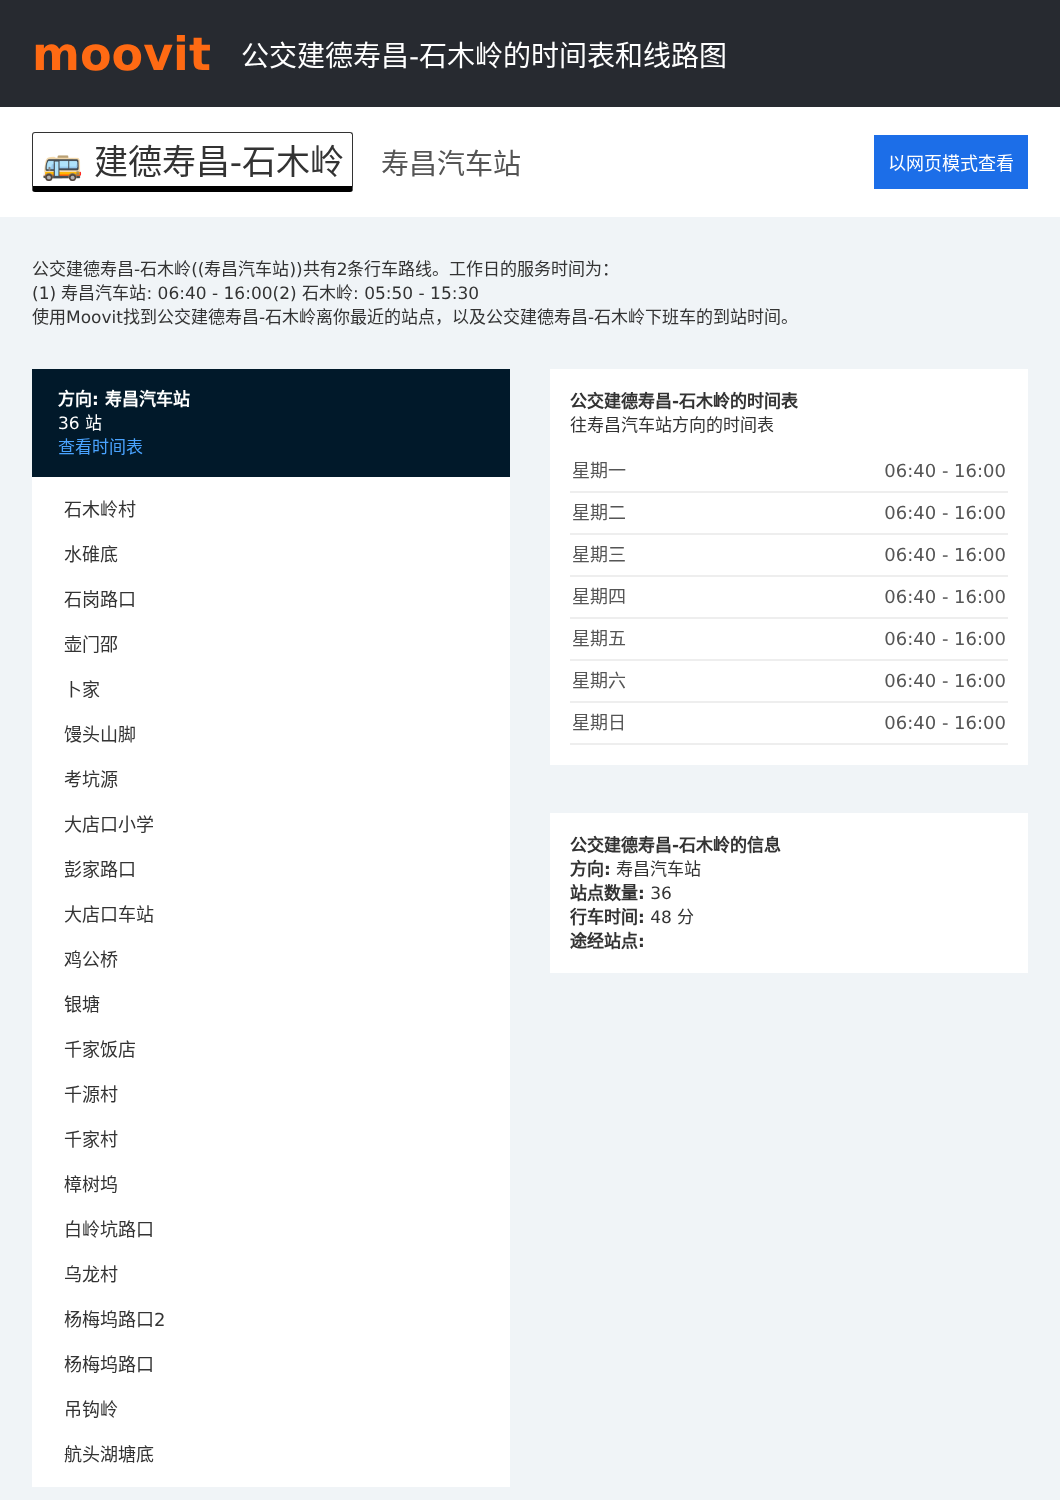moovit
公交建德寿昌-石木岭的时间表和线路图
🚌 建德寿昌-石木岭 寿昌汽车站 以网页模式查看
公交建德寿昌-石木岭((寿昌汽车站))共有2条行车路线。工作日的服务时间为：
(1) 寿昌汽车站: 06:40 - 16:00(2) 石木岭: 05:50 - 15:30
使用Moovit找到公交建德寿昌-石木岭离你最近的站点，以及公交建德寿昌-石木岭下班车的到站时间。
方向: 寿昌汽车站
36 站
查看时间表
石木岭村
水碓底
石岗路口
壶门邵
卜家
馒头山脚
考坑源
大店口小学
彭家路口
大店口车站
鸡公桥
银塘
千家饭店
千源村
千家村
樟树坞
白岭坑路口
乌龙村
杨梅坞路口2
杨梅坞路口
吊钩岭
航头湖塘底
公交建德寿昌-石木岭的时间表
往寿昌汽车站方向的时间表
| 星期一 | 06:40 - 16:00 |
| 星期二 | 06:40 - 16:00 |
| 星期三 | 06:40 - 16:00 |
| 星期四 | 06:40 - 16:00 |
| 星期五 | 06:40 - 16:00 |
| 星期六 | 06:40 - 16:00 |
| 星期日 | 06:40 - 16:00 |
公交建德寿昌-石木岭的信息
方向: 寿昌汽车站
站点数量: 36
行车时间: 48 分
途经站点: